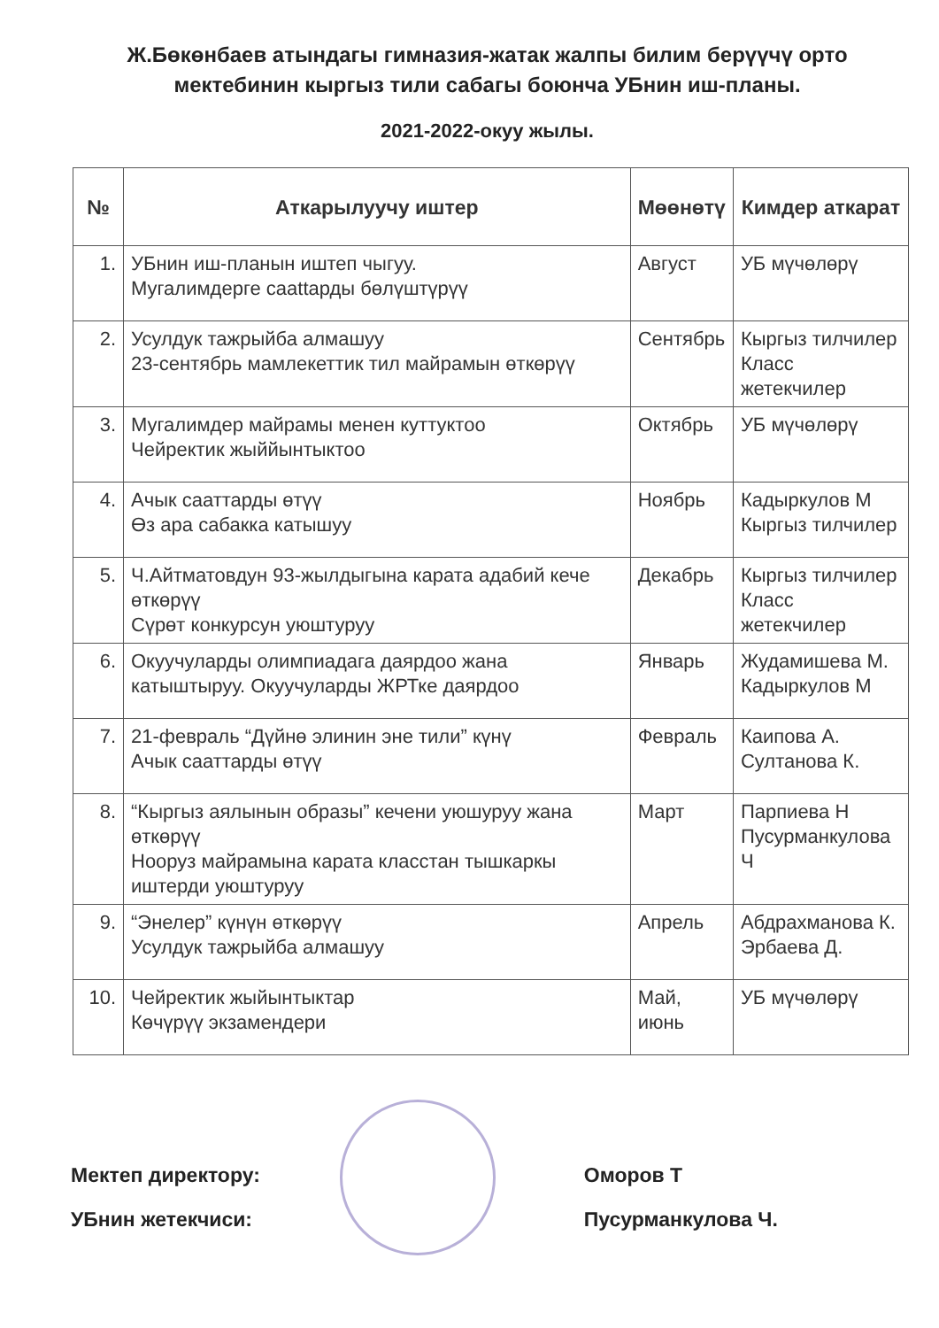Ж.Бөкөнбаев атындагы гимназия-жатак жалпы билим берүүчү орто мектебинин кыргыз тили сабагы боюнча УБнин иш-планы.
2021-2022-окуу жылы.
| № | Аткарылуучу иштер | Мөөнөтү | Кимдер аткарат |
| --- | --- | --- | --- |
| 1. | УБнин иш-планын иштеп чыгуу. Мугалимдерге саattарды бөлүштүрүү | Август | УБ мүчөлөрү |
| 2. | Усулдук тажрыйба алмашуу 23-сентябрь мамлекеттик тил майрамын өткөрүү | Сентябрь | Кыргыз тилчилер Класс жетекчилер |
| 3. | Мугалимдер майрамы менен куттуктоо Чейректик жыййынтыктоо | Октябрь | УБ мүчөлөрү |
| 4. | Ачык сааттарды өтүү Өз ара сабакка катышуу | Ноябрь | Кадыркулов М Кыргыз тилчилер |
| 5. | Ч.Айтматовдун 93-жылдыгына карата адабий кече өткөрүү Сүрөт конкурсун уюштуруу | Декабрь | Кыргыз тилчилер Класс жетекчилер |
| 6. | Окуучуларды олимпиадага даярдоо жана катыштыруу. Окуучуларды ЖРТке даярдоо | Январь | Жудамишева М. Кадыркулов М |
| 7. | 21-февраль “Дүйнө элинин эне тили” күнү Ачык сааттарды өтүү | Февраль | Каипова А. Султанова К. |
| 8. | “Кыргыз аялынын образы” кечени уюшуруу жана өткөрүү Нооруз майрамына карата класстан тышкаркы иштерди уюштуруу | Март | Парпиева Н Пусурманкулова Ч |
| 9. | “Энелер” күнүн өткөрүү Усулдук тажрыйба алмашуу | Апрель | Абдрахманова К. Эрбаева Д. |
| 10. | Чейректик жыйынтыктар Көчүрүү экзамендери | Май, июнь | УБ мүчөлөрү |
Мектеп директору:
УБнин жетекчиси:
Оморов Т
Пусурманкулова Ч.